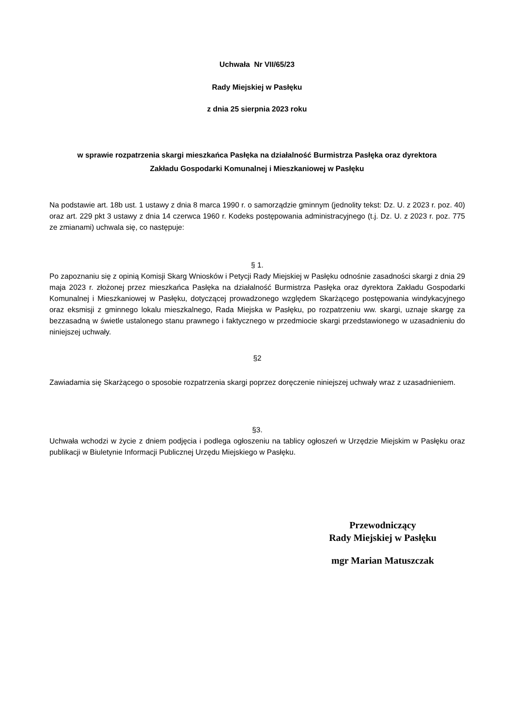Uchwała Nr VII/65/23
Rady Miejskiej w Pasłęku
z dnia 25 sierpnia 2023 roku
w sprawie rozpatrzenia skargi mieszkańca Pasłęka na działalność Burmistrza Pasłęka oraz dyrektora
Zakładu Gospodarki Komunalnej i Mieszkaniowej w Pasłęku
Na podstawie art. 18b ust. 1 ustawy z dnia 8 marca 1990 r. o samorządzie gminnym (jednolity tekst: Dz. U. z 2023 r. poz. 40) oraz art. 229 pkt 3 ustawy z dnia 14 czerwca 1960 r. Kodeks postępowania administracyjnego (t.j. Dz. U. z 2023 r. poz. 775 ze zmianami) uchwala się, co następuje:
§ 1.
Po zapoznaniu się z opinią Komisji Skarg Wniosków i Petycji Rady Miejskiej w Pasłęku odnośnie zasadności skargi z dnia 29 maja 2023 r. złożonej przez mieszkańca Pasłęka na działalność Burmistrza Pasłęka oraz dyrektora Zakładu Gospodarki Komunalnej i Mieszkaniowej w Pasłęku, dotyczącej prowadzonego względem Skarżącego postępowania windykacyjnego oraz eksmisji z gminnego lokalu mieszkalnego, Rada Miejska w Pasłęku, po rozpatrzeniu ww. skargi, uznaje skargę za bezzasadną w świetle ustalonego stanu prawnego i faktycznego w przedmiocie skargi przedstawionego w uzasadnieniu do niniejszej uchwały.
§2
Zawiadamia się Skarżącego o sposobie rozpatrzenia skargi poprzez doręczenie niniejszej uchwały wraz z uzasadnieniem.
§3.
Uchwała wchodzi w życie z dniem podjęcia i podlega ogłoszeniu na tablicy ogłoszeń w Urzędzie Miejskim w Pasłęku oraz publikacji w Biuletynie Informacji Publicznej Urzędu Miejskiego w Pasłęku.
Przewodniczący
Rady Miejskiej w Pasłęku
mgr Marian Matuszczak